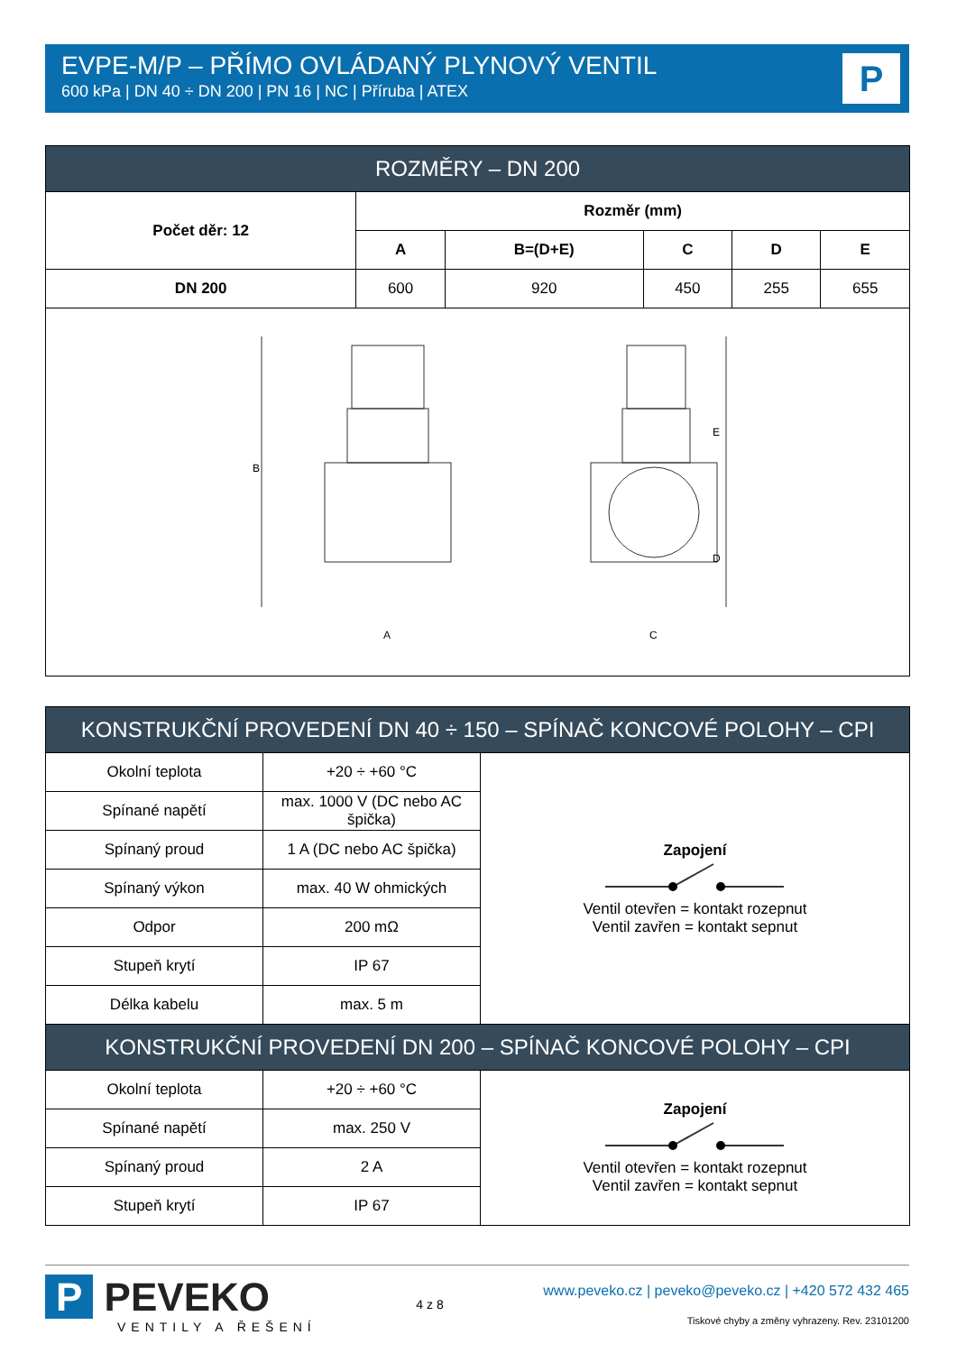EVPE-M/P – PŘÍMO OVLÁDANÝ PLYNOVÝ VENTIL
600 kPa | DN 40 ÷ DN 200 | PN 16 | NC | Příruba | ATEX
P
| ROZMĚRY – DN 200 | | | | | |
| --- | --- | --- | --- | --- | --- |
| Počet děr: 12 | Rozměr (mm) | | | | |
| | A | B=(D+E) | C | D | E |
| DN 200 | 600 | 920 | 450 | 255 | 655 |
| A C B E D | | | | | |
| KONSTRUKČNÍ PROVEDENÍ DN 40 ÷ 150 – SPÍNAČ KONCOVÉ POLOHY – CPI | | |
| --- | --- | --- |
| Okolní teplota | +20 ÷ +60 °C | Zapojení Ventil otevřen = kontakt rozepnut Ventil zavřen = kontakt sepnut |
| Spínané napětí | max. 1000 V (DC nebo AC špička) | |
| Spínaný proud | 1 A (DC nebo AC špička) | |
| Spínaný výkon | max. 40 W ohmických | |
| Odpor | 200 mΩ | |
| Stupeň krytí | IP 67 | |
| Délka kabelu | max. 5 m | |
| KONSTRUKČNÍ PROVEDENÍ DN 200 – SPÍNAČ KONCOVÉ POLOHY – CPI | | |
| Okolní teplota | +20 ÷ +60 °C | Zapojení Ventil otevřen = kontakt rozepnut Ventil zavřen = kontakt sepnut |
| Spínané napětí | max. 250 V | |
| Spínaný proud | 2 A | |
| Stupeň krytí | IP 67 | |
P PEVEKO
VENTILY A ŘEŠENÍ
4 z 8
www.peveko.cz | peveko@peveko.cz | +420 572 432 465
Tiskové chyby a změny vyhrazeny. Rev. 23101200